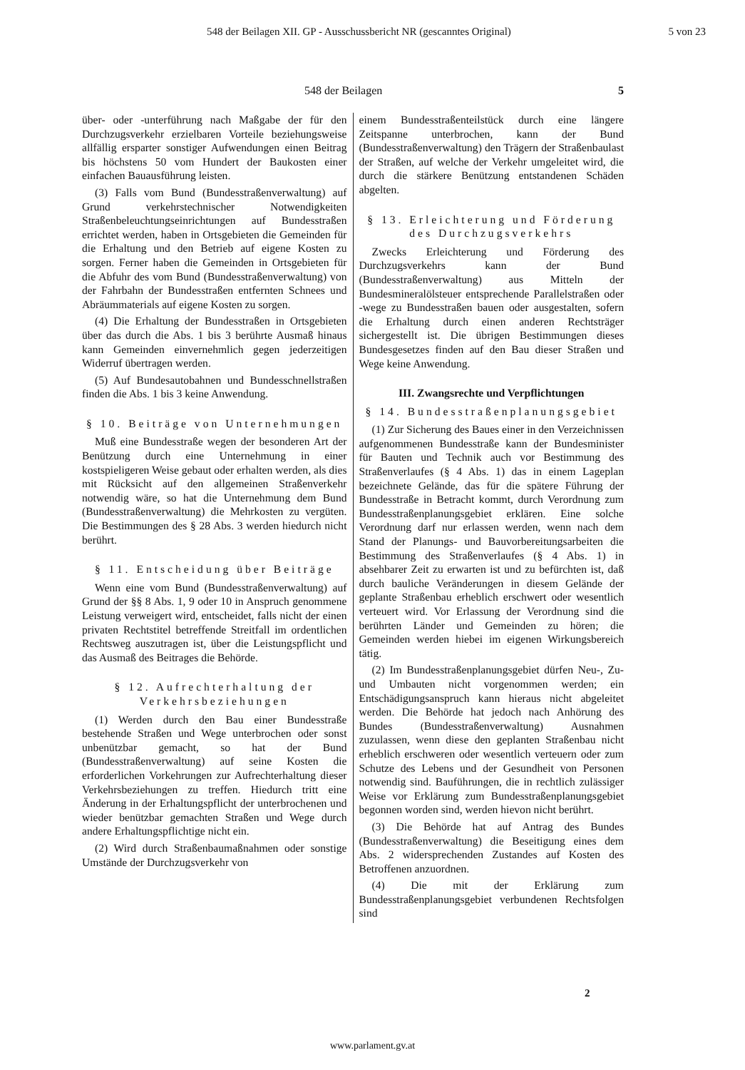548 der Beilagen XII. GP - Ausschussbericht NR (gescanntes Original) 5 von 23
548 der Beilagen 5
über- oder -unterführung nach Maßgabe der für den Durchzugsverkehr erzielbaren Vorteile beziehungsweise allfällig ersparter sonstiger Aufwendungen einen Beitrag bis höchstens 50 vom Hundert der Baukosten einer einfachen Bauausführung leisten.
(3) Falls vom Bund (Bundesstraßenverwaltung) auf Grund verkehrstechnischer Notwendigkeiten Straßenbeleuchtungseinrichtungen auf Bundesstraßen errichtet werden, haben in Ortsgebieten die Gemeinden für die Erhaltung und den Betrieb auf eigene Kosten zu sorgen. Ferner haben die Gemeinden in Ortsgebieten für die Abfuhr des vom Bund (Bundesstraßenverwaltung) von der Fahrbahn der Bundesstraßen entfernten Schnees und Abräummaterials auf eigene Kosten zu sorgen.
(4) Die Erhaltung der Bundesstraßen in Ortsgebieten über das durch die Abs. 1 bis 3 berührte Ausmaß hinaus kann Gemeinden einvernehmlich gegen jederzeitigen Widerruf übertragen werden.
(5) Auf Bundesautobahnen und Bundesschnellstraßen finden die Abs. 1 bis 3 keine Anwendung.
§ 10. Beiträge von Unternehmungen
Muß eine Bundesstraße wegen der besonderen Art der Benützung durch eine Unternehmung in einer kostspieligeren Weise gebaut oder erhalten werden, als dies mit Rücksicht auf den allgemeinen Straßenverkehr notwendig wäre, so hat die Unternehmung dem Bund (Bundesstraßenverwaltung) die Mehrkosten zu vergüten. Die Bestimmungen des § 28 Abs. 3 werden hiedurch nicht berührt.
§ 11. Entscheidung über Beiträge
Wenn eine vom Bund (Bundesstraßenverwaltung) auf Grund der §§ 8 Abs. 1, 9 oder 10 in Anspruch genommene Leistung verweigert wird, entscheidet, falls nicht der einen privaten Rechtstitel betreffende Streitfall im ordentlichen Rechtsweg auszutragen ist, über die Leistungspflicht und das Ausmaß des Beitrages die Behörde.
§ 12. Aufrechterhaltung der Verkehrsbeziehungen
(1) Werden durch den Bau einer Bundesstraße bestehende Straßen und Wege unterbrochen oder sonst unbenützbar gemacht, so hat der Bund (Bundesstraßenverwaltung) auf seine Kosten die erforderlichen Vorkehrungen zur Aufrechterhaltung dieser Verkehrsbeziehungen zu treffen. Hiedurch tritt eine Änderung in der Erhaltungspflicht der unterbrochenen und wieder benützbar gemachten Straßen und Wege durch andere Erhaltungspflichtige nicht ein.
(2) Wird durch Straßenbaumaßnahmen oder sonstige Umstände der Durchzugsverkehr von
einem Bundesstraßenteilstück durch eine längere Zeitspanne unterbrochen, kann der Bund (Bundesstraßenverwaltung) den Trägern der Straßenbaulast der Straßen, auf welche der Verkehr umgeleitet wird, die durch die stärkere Benützung entstandenen Schäden abgelten.
§ 13. Erleichterung und Förderung des Durchzugsverkehrs
Zwecks Erleichterung und Förderung des Durchzugsverkehrs kann der Bund (Bundesstraßenverwaltung) aus Mitteln der Bundesmineralölsteuer entsprechende Parallelstraßen oder -wege zu Bundesstraßen bauen oder ausgestalten, sofern die Erhaltung durch einen anderen Rechtsträger sichergestellt ist. Die übrigen Bestimmungen dieses Bundesgesetzes finden auf den Bau dieser Straßen und Wege keine Anwendung.
III. Zwangsrechte und Verpflichtungen
§ 14. Bundesstraßenplanungsgebiet
(1) Zur Sicherung des Baues einer in den Verzeichnissen aufgenommenen Bundesstraße kann der Bundesminister für Bauten und Technik auch vor Bestimmung des Straßenverlaufes (§ 4 Abs. 1) das in einem Lageplan bezeichnete Gelände, das für die spätere Führung der Bundesstraße in Betracht kommt, durch Verordnung zum Bundesstraßenplanungsgebiet erklären. Eine solche Verordnung darf nur erlassen werden, wenn nach dem Stand der Planungs- und Bauvorbereitungsarbeiten die Bestimmung des Straßenverlaufes (§ 4 Abs. 1) in absehbarer Zeit zu erwarten ist und zu befürchten ist, daß durch bauliche Veränderungen in diesem Gelände der geplante Straßenbau erheblich erschwert oder wesentlich verteuert wird. Vor Erlassung der Verordnung sind die berührten Länder und Gemeinden zu hören; die Gemeinden werden hiebei im eigenen Wirkungsbereich tätig.
(2) Im Bundesstraßenplanungsgebiet dürfen Neu-, Zu- und Umbauten nicht vorgenommen werden; ein Entschädigungsanspruch kann hieraus nicht abgeleitet werden. Die Behörde hat jedoch nach Anhörung des Bundes (Bundesstraßenverwaltung) Ausnahmen zuzulassen, wenn diese den geplanten Straßenbau nicht erheblich erschweren oder wesentlich verteuern oder zum Schutze des Lebens und der Gesundheit von Personen notwendig sind. Bauführungen, die in rechtlich zulässiger Weise vor Erklärung zum Bundesstraßenplanungsgebiet begonnen worden sind, werden hievon nicht berührt.
(3) Die Behörde hat auf Antrag des Bundes (Bundesstraßenverwaltung) die Beseitigung eines dem Abs. 2 widersprechenden Zustandes auf Kosten des Betroffenen anzuordnen.
(4) Die mit der Erklärung zum Bundesstraßenplanungsgebiet verbundenen Rechtsfolgen sind
2
www.parlament.gv.at